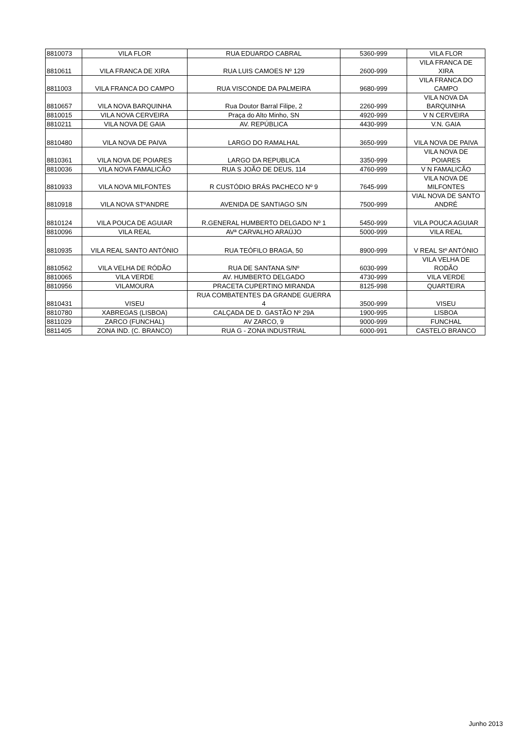| 8810073 | VILA FLOR | RUA EDUARDO CABRAL | 5360-999 | VILA FLOR |
| 8810611 | VILA FRANCA DE XIRA | RUA LUIS CAMOES Nº 129 | 2600-999 | VILA FRANCA DE XIRA |
| 8811003 | VILA FRANCA DO CAMPO | RUA VISCONDE DA PALMEIRA | 9680-999 | VILA FRANCA DO CAMPO |
| 8810657 | VILA NOVA BARQUINHA | Rua Doutor Barral Filipe, 2 | 2260-999 | VILA NOVA DA BARQUINHA |
| 8810015 | VILA NOVA CERVEIRA | Praça do Alto Minho, SN | 4920-999 | V N CERVEIRA |
| 8810211 | VILA NOVA DE GAIA | AV. REPÚBLICA | 4430-999 | V.N. GAIA |
| 8810480 | VILA NOVA DE PAIVA | LARGO DO RAMALHAL | 3650-999 | VILA NOVA DE PAIVA |
| 8810361 | VILA NOVA DE POIARES | LARGO DA REPUBLICA | 3350-999 | VILA NOVA DE POIARES |
| 8810036 | VILA NOVA FAMALICÃO | RUA S JOÃO DE DEUS, 114 | 4760-999 | V N FAMALICÃO |
| 8810933 | VILA NOVA MILFONTES | R CUSTÓDIO BRÁS PACHECO Nº 9 | 7645-999 | VILA NOVA DE MILFONTES |
| 8810918 | VILA NOVA STºANDRE | AVENIDA DE SANTIAGO S/N | 7500-999 | VIAL NOVA DE SANTO ANDRÉ |
| 8810124 | VILA POUCA DE AGUIAR | R.GENERAL HUMBERTO DELGADO Nº 1 | 5450-999 | VILA POUCA AGUIAR |
| 8810096 | VILA REAL | AVª CARVALHO ARAÚJO | 5000-999 | VILA REAL |
| 8810935 | VILA REAL SANTO ANTÓNIO | RUA TEÓFILO BRAGA, 50 | 8900-999 | V REAL Stº ANTÓNIO |
| 8810562 | VILA VELHA DE RÓDÃO | RUA DE SANTANA S/Nº | 6030-999 | VILA VELHA DE RODÃO |
| 8810065 | VILA VERDE | AV. HUMBERTO DELGADO | 4730-999 | VILA VERDE |
| 8810956 | VILAMOURA | PRACETA CUPERTINO MIRANDA | 8125-998 | QUARTEIRA |
| 8810431 | VISEU | RUA COMBATENTES DA GRANDE GUERRA 4 | 3500-999 | VISEU |
| 8810780 | XABREGAS (LISBOA) | CALÇADA DE D. GASTÃO Nº 29A | 1900-995 | LISBOA |
| 8811029 | ZARCO (FUNCHAL) | AV ZARCO, 9 | 9000-999 | FUNCHAL |
| 8811405 | ZONA IND. (C. BRANCO) | RUA G - ZONA INDUSTRIAL | 6000-991 | CASTELO BRANCO |
Junho 2013